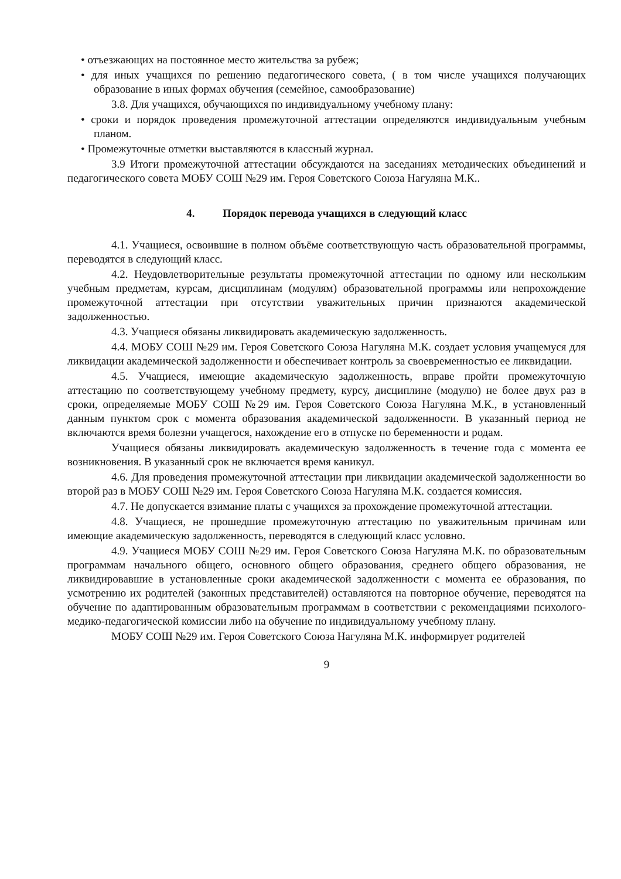• отъезжающих на постоянное место жительства за рубеж;
• для иных учащихся по решению педагогического совета, ( в том числе учащихся получающих образование в иных формах обучения (семейное, самообразование)
3.8. Для учащихся, обучающихся по индивидуальному учебному плану:
• сроки и порядок проведения промежуточной аттестации определяются индивидуальным учебным планом.
• Промежуточные отметки выставляются в классный журнал.
3.9 Итоги промежуточной аттестации обсуждаются на заседаниях методических объединений и педагогического совета МОБУ СОШ №29 им. Героя Советского Союза Нагуляна М.К..
4. Порядок перевода учащихся в следующий класс
4.1. Учащиеся, освоившие в полном объёме соответствующую часть образовательной программы, переводятся в следующий класс.
4.2. Неудовлетворительные результаты промежуточной аттестации по одному или нескольким учебным предметам, курсам, дисциплинам (модулям) образовательной программы или непрохождение промежуточной аттестации при отсутствии уважительных причин признаются академической задолженностью.
4.3. Учащиеся обязаны ликвидировать академическую задолженность.
4.4. МОБУ СОШ №29 им. Героя Советского Союза Нагуляна М.К. создает условия учащемуся для ликвидации академической задолженности и обеспечивает контроль за своевременностью ее ликвидации.
4.5. Учащиеся, имеющие академическую задолженность, вправе пройти промежуточную аттестацию по соответствующему учебному предмету, курсу, дисциплине (модулю) не более двух раз в сроки, определяемые МОБУ СОШ №29 им. Героя Советского Союза Нагуляна М.К., в установленный данным пунктом срок с момента образования академической задолженности. В указанный период не включаются время болезни учащегося, нахождение его в отпуске по беременности и родам.
Учащиеся обязаны ликвидировать академическую задолженность в течение года с момента ее возникновения. В указанный срок не включается время каникул.
4.6. Для проведения промежуточной аттестации при ликвидации академической задолженности во второй раз в МОБУ СОШ №29 им. Героя Советского Союза Нагуляна М.К. создается комиссия.
4.7. Не допускается взимание платы с учащихся за прохождение промежуточной аттестации.
4.8. Учащиеся, не прошедшие промежуточную аттестацию по уважительным причинам или имеющие академическую задолженность, переводятся в следующий класс условно.
4.9. Учащиеся МОБУ СОШ №29 им. Героя Советского Союза Нагуляна М.К. по образовательным программам начального общего, основного общего образования, среднего общего образования, не ликвидировавшие в установленные сроки академической задолженности с момента ее образования, по усмотрению их родителей (законных представителей) оставляются на повторное обучение, переводятся на обучение по адаптированным образовательным программам в соответствии с рекомендациями психолого-медико-педагогической комиссии либо на обучение по индивидуальному учебному плану.
МОБУ СОШ №29 им. Героя Советского Союза Нагуляна М.К. информирует родителей
9